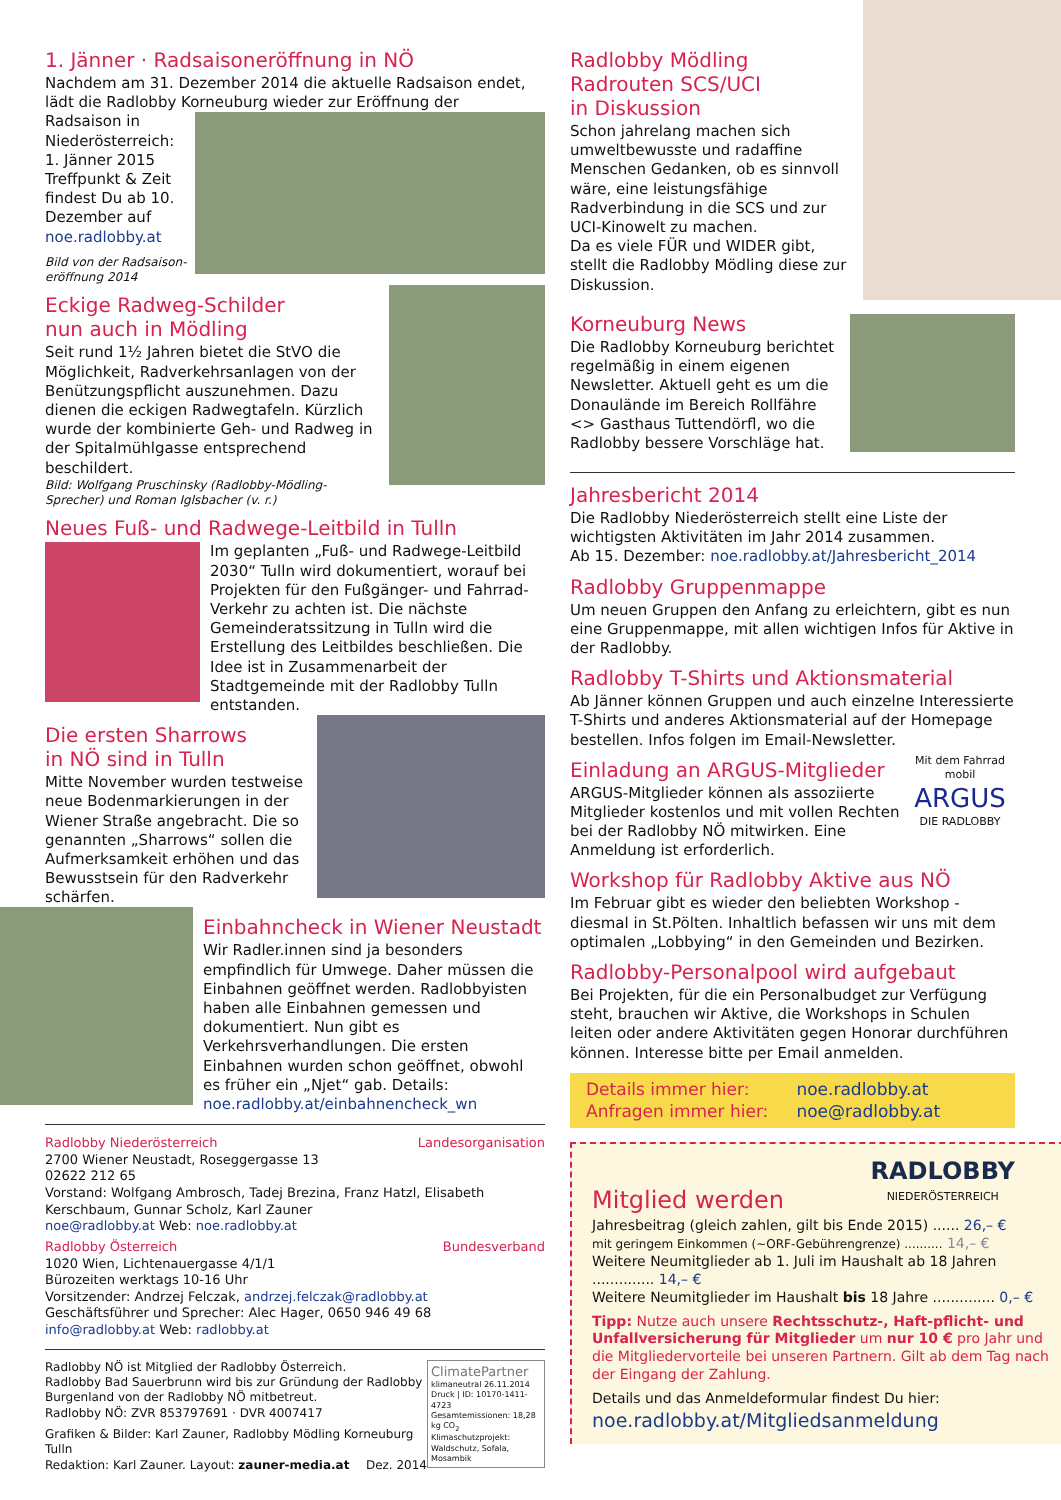1. Jänner · Radsaisoneröffnung in NÖ
Nachdem am 31. Dezember 2014 die aktuelle Radsaison endet, lädt die Radlobby Korneuburg wieder zur Eröffnung der
Radsaison in Niederösterreich:
1. Jänner 2015
Treffpunkt & Zeit findest Du ab 10. Dezember auf noe.radlobby.at
Bild von der Radsaison-eröffnung 2014
Eckige Radweg-Schilder
nun auch in Mödling
Seit rund 1½ Jahren bietet die StVO die Möglichkeit, Radverkehrsanlagen von der Benützungspflicht auszunehmen. Dazu dienen die eckigen Radwegtafeln. Kürzlich wurde der kombinierte Geh- und Radweg in der Spitalmühlgasse entsprechend beschildert.
Bild: Wolfgang Pruschinsky (Radlobby-Mödling-Sprecher) und Roman Iglsbacher (v. r.)
Neues Fuß- und Radwege-Leitbild in Tulln
Im geplanten „Fuß- und Radwege-Leitbild 2030“ Tulln wird dokumentiert, worauf bei Projekten für den Fußgänger- und Fahrrad-Verkehr zu achten ist. Die nächste Gemeinderatssitzung in Tulln wird die Erstellung des Leitbildes beschließen. Die Idee ist in Zusammenarbeit der Stadtgemeinde mit der Radlobby Tulln entstanden.
Die ersten Sharrows
in NÖ sind in Tulln
Mitte November wurden testweise neue Bodenmarkierungen in der Wiener Straße angebracht. Die so genannten „Sharrows“ sollen die Aufmerksamkeit erhöhen und das Bewusstsein für den Radverkehr schärfen.
Einbahncheck in Wiener Neustadt
Wir Radler.innen sind ja besonders empfindlich für Umwege. Daher müssen die Einbahnen geöffnet werden. Radlobbyisten haben alle Einbahnen gemessen und dokumentiert. Nun gibt es Verkehrsverhandlungen. Die ersten Einbahnen wurden schon geöffnet, obwohl es früher ein „Njet“ gab. Details: noe.radlobby.at/einbahnencheck_wn
Radlobby Niederösterreich Landesorganisation
2700 Wiener Neustadt, Roseggergasse 13
02622 212 65
Vorstand: Wolfgang Ambrosch, Tadej Brezina, Franz Hatzl, Elisabeth Kerschbaum, Gunnar Scholz, Karl Zauner
noe@radlobby.at Web: noe.radlobby.at
Radlobby Österreich Bundesverband
1020 Wien, Lichtenauergasse 4/1/1
Bürozeiten werktags 10-16 Uhr
Vorsitzender: Andrzej Felczak, andrzej.felczak@radlobby.at
Geschäftsführer und Sprecher: Alec Hager, 0650 946 49 68
info@radlobby.at Web: radlobby.at
ClimatePartner
klimaneutral 26.11.2014
Druck | ID: 10170-1411-4723
Gesamtemissionen: 18,28 kg CO<sub>2</sub>
Klimaschutzprojekt: Waldschutz, Sofala, Mosambik
Radlobby NÖ ist Mitglied der Radlobby Österreich.
Radlobby Bad Sauerbrunn wird bis zur Gründung der Radlobby Burgenland von der Radlobby NÖ mitbetreut.
Radlobby NÖ: ZVR 853797691 · DVR 4007417
Grafiken & Bilder: Karl Zauner, Radlobby Mödling Korneuburg Tulln
Redaktion: Karl Zauner. Layout: zauner-media.at Dez. 2014
Radlobby Mödling
Radrouten SCS/UCI
in Diskussion
Schon jahrelang machen sich umweltbewusste und radaffine Menschen Gedanken, ob es sinnvoll wäre, eine leistungsfähige Radverbindung in die SCS und zur UCI-Kinowelt zu machen.
Da es viele FÜR und WIDER gibt, stellt die Radlobby Mödling diese zur Diskussion.
Korneuburg News
Die Radlobby Korneuburg berichtet regelmäßig in einem eigenen Newsletter. Aktuell geht es um die Donaulände im Bereich Rollfähre <> Gasthaus Tuttendörfl, wo die Radlobby bessere Vorschläge hat.
Jahresbericht 2014
Die Radlobby Niederösterreich stellt eine Liste der wichtigsten Aktivitäten im Jahr 2014 zusammen.
Ab 15. Dezember: noe.radlobby.at/Jahresbericht_2014
Radlobby Gruppenmappe
Um neuen Gruppen den Anfang zu erleichtern, gibt es nun eine Gruppenmappe, mit allen wichtigen Infos für Aktive in der Radlobby.
Radlobby T-Shirts und Aktionsmaterial
Ab Jänner können Gruppen und auch einzelne Interessierte T-Shirts und anderes Aktionsmaterial auf der Homepage bestellen. Infos folgen im Email-Newsletter.
Mit dem Fahrrad mobil
ARGUS
DIE RADLOBBY
Einladung an ARGUS-Mitglieder
ARGUS-Mitglieder können als assoziierte Mitglieder kostenlos und mit vollen Rechten bei der Radlobby NÖ mitwirken. Eine Anmeldung ist erforderlich.
Workshop für Radlobby Aktive aus NÖ
Im Februar gibt es wieder den beliebten Workshop - diesmal in St.Pölten. Inhaltlich befassen wir uns mit dem optimalen „Lobbying“ in den Gemeinden und Bezirken.
Radlobby-Personalpool wird aufgebaut
Bei Projekten, für die ein Personalbudget zur Verfügung steht, brauchen wir Aktive, die Workshops in Schulen leiten oder andere Aktivitäten gegen Honorar durchführen können. Interesse bitte per Email anmelden.
Details immer hier: noe.radlobby.at
Anfragen immer hier: noe@radlobby.at
RADLOBBY
NIEDERÖSTERREICH
Mitglied werden
Jahresbeitrag (gleich zahlen, gilt bis Ende 2015) ...... 26,– €
mit geringem Einkommen (~ORF-Gebührengrenze) .......... 14,– €
Weitere Neumitglieder ab 1. Juli im Haushalt ab 18 Jahren .............. 14,– €
Weitere Neumitglieder im Haushalt bis 18 Jahre .............. 0,– €
Tipp: Nutze auch unsere Rechtsschutz-, Haft-pflicht- und Unfallversicherung für Mitglieder um nur 10 € pro Jahr und die Mitgliedervorteile bei unseren Partnern. Gilt ab dem Tag nach der Eingang der Zahlung.
Details und das Anmeldeformular findest Du hier:
noe.radlobby.at/Mitgliedsanmeldung